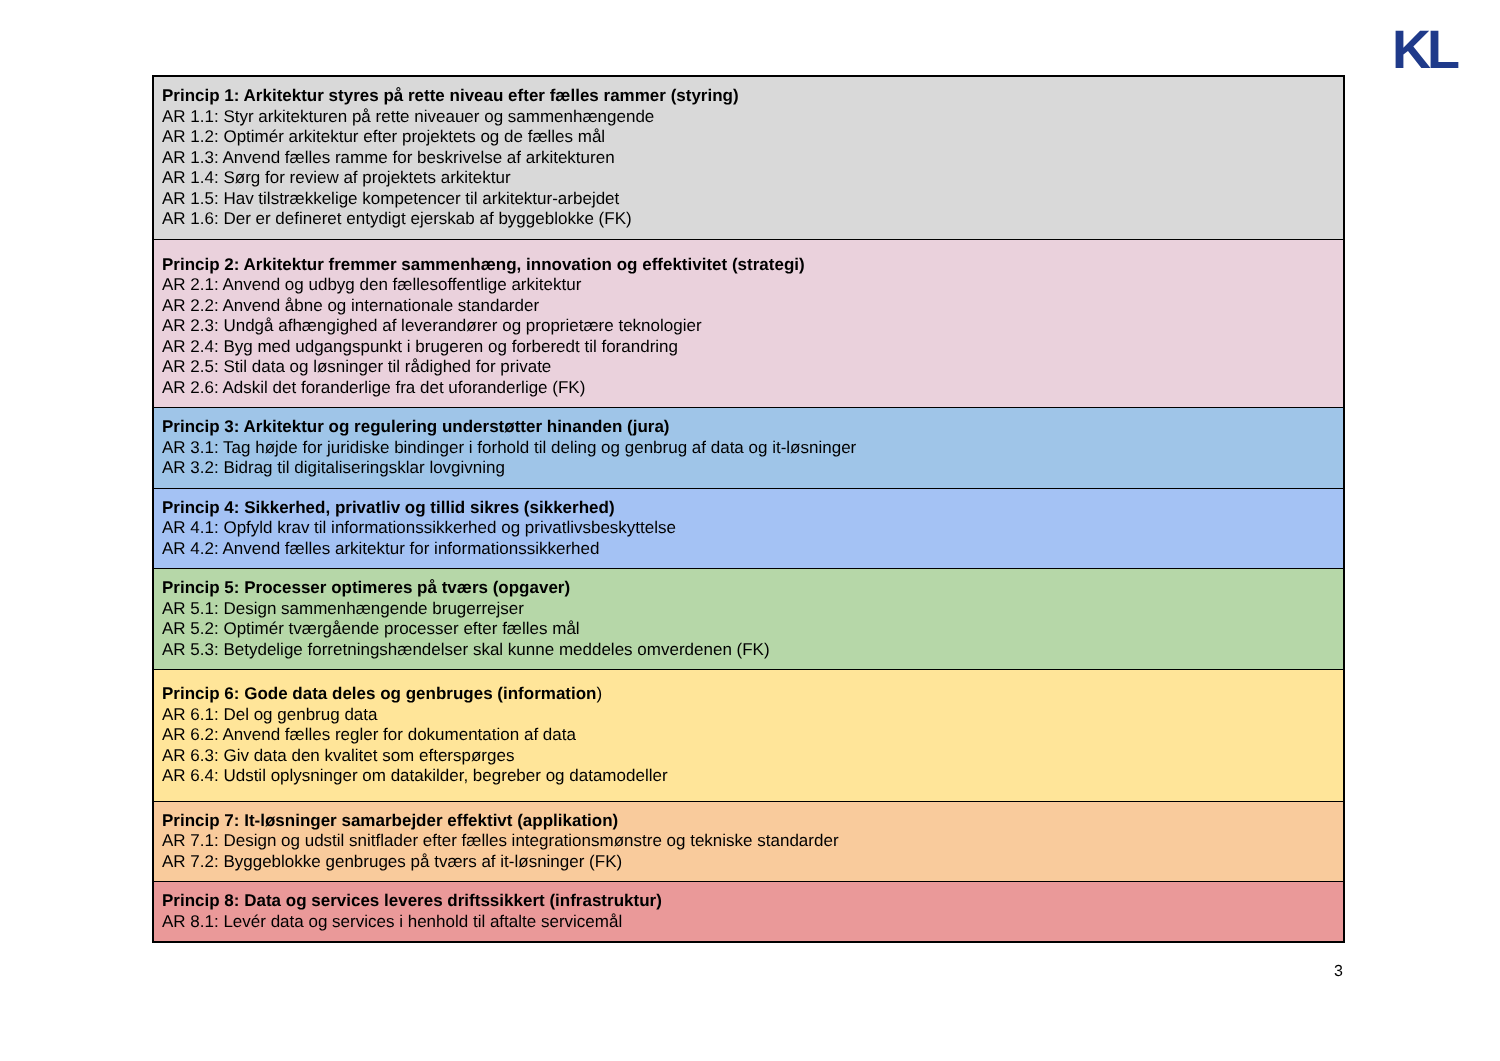KL
| Princip 1: Arkitektur styres på rette niveau efter fælles rammer (styring) AR 1.1: Styr arkitekturen på rette niveauer og sammenhængende AR 1.2: Optimér arkitektur efter projektets og de fælles mål AR 1.3: Anvend fælles ramme for beskrivelse af arkitekturen AR 1.4: Sørg for review af projektets arkitektur AR 1.5: Hav tilstrækkelige kompetencer til arkitektur-arbejdet AR 1.6: Der er defineret entydigt ejerskab af byggeblokke (FK) |
| Princip 2: Arkitektur fremmer sammenhæng, innovation og effektivitet (strategi) AR 2.1: Anvend og udbyg den fællesoffentlige arkitektur AR 2.2: Anvend åbne og internationale standarder AR 2.3: Undgå afhængighed af leverandører og proprietære teknologier AR 2.4: Byg med udgangspunkt i brugeren og forberedt til forandring AR 2.5: Stil data og løsninger til rådighed for private AR 2.6: Adskil det foranderlige fra det uforanderlige (FK) |
| Princip 3: Arkitektur og regulering understøtter hinanden (jura) AR 3.1: Tag højde for juridiske bindinger i forhold til deling og genbrug af data og it-løsninger AR 3.2: Bidrag til digitaliseringsklar lovgivning |
| Princip 4: Sikkerhed, privatliv og tillid sikres (sikkerhed) AR 4.1: Opfyld krav til informationssikkerhed og privatlivsbeskyttelse AR 4.2: Anvend fælles arkitektur for informationssikkerhed |
| Princip 5: Processer optimeres på tværs (opgaver) AR 5.1: Design sammenhængende brugerrejser AR 5.2: Optimér tværgående processer efter fælles mål AR 5.3: Betydelige forretningshændelser skal kunne meddeles omverdenen (FK) |
| Princip 6: Gode data deles og genbruges (information ) AR 6.1: Del og genbrug data AR 6.2: Anvend fælles regler for dokumentation af data AR 6.3: Giv data den kvalitet som efterspørges AR 6.4: Udstil oplysninger om datakilder, begreber og datamodeller |
| Princip 7: It-løsninger samarbejder effektivt (applikation) AR 7.1: Design og udstil snitflader efter fælles integrationsmønstre og tekniske standarder AR 7.2: Byggeblokke genbruges på tværs af it-løsninger (FK) |
| Princip 8: Data og services leveres driftssikkert (infrastruktur) AR 8.1: Levér data og services i henhold til aftalte servicemål |
3